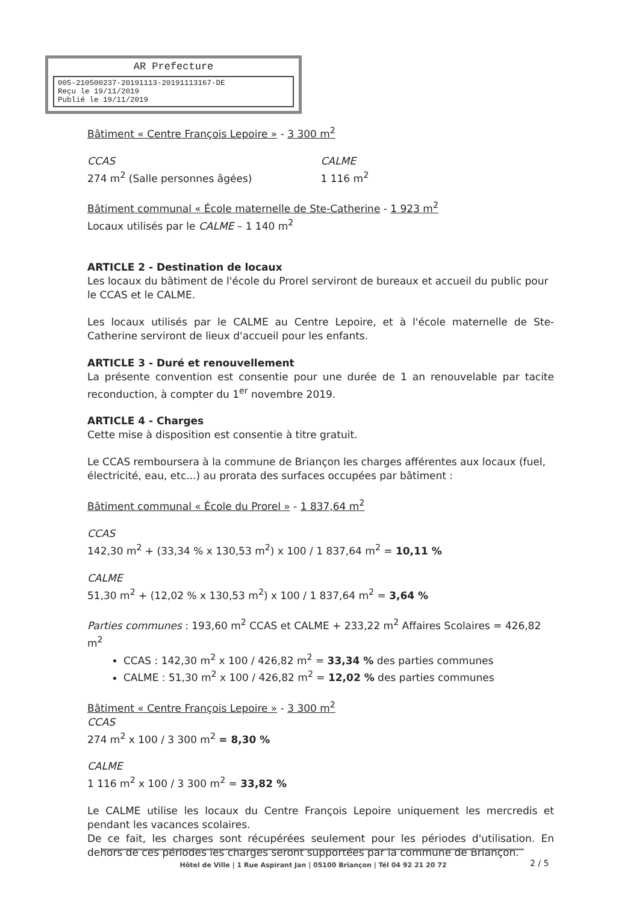AR Prefecture
005-210500237-20191113-20191113167-DE
Reçu le 19/11/2019
Publié le 19/11/2019
Bâtiment « Centre François Lepoire » - 3 300 m<sup>2</sup>
CCAS
274 m<sup>2</sup> (Salle personnes âgées)
CALME
1 116 m<sup>2</sup>
Bâtiment communal « École maternelle de Ste-Catherine - 1 923 m<sup>2</sup>
Locaux utilisés par le CALME – 1 140 m<sup>2</sup>
ARTICLE 2 - Destination de locaux
Les locaux du bâtiment de l'école du Prorel serviront de bureaux et accueil du public pour le CCAS et le CALME.
Les locaux utilisés par le CALME au Centre Lepoire, et à l'école maternelle de Ste-Catherine serviront de lieux d'accueil pour les enfants.
ARTICLE 3 - Duré et renouvellement
La présente convention est consentie pour une durée de 1 an renouvelable par tacite reconduction, à compter du 1<sup>er</sup> novembre 2019.
ARTICLE 4 - Charges
Cette mise à disposition est consentie à titre gratuit.
Le CCAS remboursera à la commune de Briançon les charges afférentes aux locaux (fuel, électricité, eau, etc...) au prorata des surfaces occupées par bâtiment :
Bâtiment communal « École du Prorel » - 1 837,64 m<sup>2</sup>
CCAS
142,30 m<sup>2</sup> + (33,34 % x 130,53 m<sup>2</sup>) x 100 / 1 837,64 m<sup>2</sup> = 10,11 %
CALME
51,30 m<sup>2</sup> + (12,02 % x 130,53 m<sup>2</sup>) x 100 / 1 837,64 m<sup>2</sup> = 3,64 %
Parties communes : 193,60 m<sup>2</sup> CCAS et CALME + 233,22 m<sup>2</sup> Affaires Scolaires = 426,82 m<sup>2</sup>
CCAS : 142,30 m<sup>2</sup> x 100 / 426,82 m<sup>2</sup> = 33,34 % des parties communes
CALME : 51,30 m<sup>2</sup> x 100 / 426,82 m<sup>2</sup> = 12,02 % des parties communes
Bâtiment « Centre François Lepoire » - 3 300 m<sup>2</sup>
CCAS
274 m<sup>2</sup> x 100 / 3 300 m<sup>2</sup> = 8,30 %
CALME
1 116 m<sup>2</sup> x 100 / 3 300 m<sup>2</sup> = 33,82 %
Le CALME utilise les locaux du Centre François Lepoire uniquement les mercredis et pendant les vacances scolaires.
De ce fait, les charges sont récupérées seulement pour les périodes d'utilisation. En dehors de ces périodes les charges seront supportées par la commune de Briançon.
Hôtel de Ville | 1 Rue Aspirant Jan | 05100 Briançon | Tél 04 92 21 20 72
2 / 5